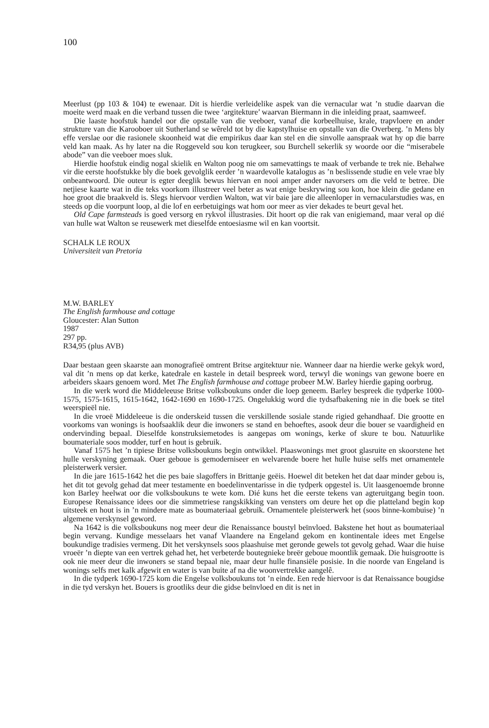100
Meerlust (pp 103 & 104) te ewenaar. Dit is hierdie verleidelike aspek van die vernacular wat ’n studie daarvan die moeite werd maak en die verband tussen die twee ‘argitekture’ waarvan Biermann in die inleiding praat, saamweef.
Die laaste hoofstuk handel oor die opstalle van die veeboer, vanaf die korbeelhuise, krale, trapvloere en ander strukture van die Karooboer uit Sutherland se wêreld tot by die kapstylhuise en opstalle van die Overberg. ’n Mens bly effe verslae oor die rasionele skoonheid wat die empirikus daar kan stel en die sinvolle aanspraak wat hy op die barre veld kan maak. As hy later na die Roggeveld sou kon terugkeer, sou Burchell sekerlik sy woorde oor die “miserabele abode” van die veeboer moes sluk.
Hierdie hoofstuk eindig nogal skielik en Walton poog nie om samevattings te maak of verbande te trek nie. Behalwe vir die eerste hoofstukke bly die boek gevolglik eerder ’n waardevolle katalogus as ’n beslissende studie en vele vrae bly onbeantwoord. Die outeur is egter deeglik bewus hiervan en nooi amper ander navorsers om die veld te betree. Die netjiese kaarte wat in die teks voorkom illustreer veel beter as wat enige beskrywing sou kon, hoe klein die gedane en hoe groot die braakveld is. Slegs hiervoor verdien Walton, wat vir baie jare die alleenloper in vernacularstudies was, en steeds op die voorpunt loop, al die lof en eerbetuigings wat hom oor meer as vier dekades te beurt geval het.
Old Cape farmsteads is goed versorg en rykvol illustrasies. Dit hoort op die rak van enigiemand, maar veral op dié van hulle wat Walton se reusewerk met dieselfde entoesiasme wil en kan voortsit.
SCHALK LE ROUX
Universiteit van Pretoria
M.W. BARLEY
The English farmhouse and cottage
Gloucester: Alan Sutton
1987
297 pp.
R34,95 (plus AVB)
Daar bestaan geen skaarste aan monografieë omtrent Britse argitektuur nie. Wanneer daar na hierdie werke gekyk word, val dit ’n mens op dat kerke, katedrale en kastele in detail bespreek word, terwyl die wonings van gewone boere en arbeiders skaars genoem word. Met The English farmhouse and cottage probeer M.W. Barley hierdie gaping oorbrug.
In die werk word die Middeleeuse Britse volksboukuns onder die loep geneem. Barley bespreek die tydperke 1000-1575, 1575-1615, 1615-1642, 1642-1690 en 1690-1725. Ongelukkig word die tydsafbakening nie in die boek se titel weerspieël nie.
In die vroeë Middeleeue is die onderskeid tussen die verskillende sosiale stande rigied gehandhaaf. Die grootte en voorkoms van wonings is hoofsaaklik deur die inwoners se stand en behoeftes, asook deur die bouer se vaardigheid en ondervinding bepaal. Dieselfde konstruksiemetodes is aangepas om wonings, kerke of skure te bou. Natuurlike boumateriale soos modder, turf en hout is gebruik.
Vanaf 1575 het ’n tipiese Britse volksboukuns begin ontwikkel. Plaaswonings met groot glasruite en skoorstene het hulle verskyning gemaak. Ouer geboue is gemoderniseer en welvarende boere het hulle huise selfs met ornamentele pleisterwerk versier.
In die jare 1615-1642 het die pes baie slagoffers in Brittanje geëis. Hoewel dit beteken het dat daar minder gebou is, het dit tot gevolg gehad dat meer testamente en boedelinventarisse in die tydperk opgestel is. Uit laasgenoemde bronne kon Barley heelwat oor die volksboukuns te wete kom. Dié kuns het die eerste tekens van agteruitgang begin toon. Europese Renaissance idees oor die simmetriese rangskikking van vensters om deure het op die platteland begin kop uitsteek en hout is in ’n mindere mate as boumateriaal gebruik. Ornamentele pleisterwerk het (soos binne-kombuise) ’n algemene verskynsel geword.
Na 1642 is die volksboukuns nog meer deur die Renaissance boustyl beïnvloed. Bakstene het hout as boumateriaal begin vervang. Kundige messelaars het vanaf Vlaandere na Engeland gekom en kontinentale idees met Engelse boukundige tradisies vermeng. Dit het verskynsels soos plaashuise met geronde gewels tot gevolg gehad. Waar die huise vroeër ’n diepte van een vertrek gehad het, het verbeterde boutegnieke breër geboue moontlik gemaak. Die huisgrootte is ook nie meer deur die inwoners se stand bepaal nie, maar deur hulle finansiële posisie. In die noorde van Engeland is wonings selfs met kalk afgewit en water is van buite af na die woonvertrekke aangelê.
In die tydperk 1690-1725 kom die Engelse volksboukuns tot ’n einde. Een rede hiervoor is dat Renaissance bougidse in die tyd verskyn het. Bouers is grootliks deur die gidse beïnvloed en dit is net in